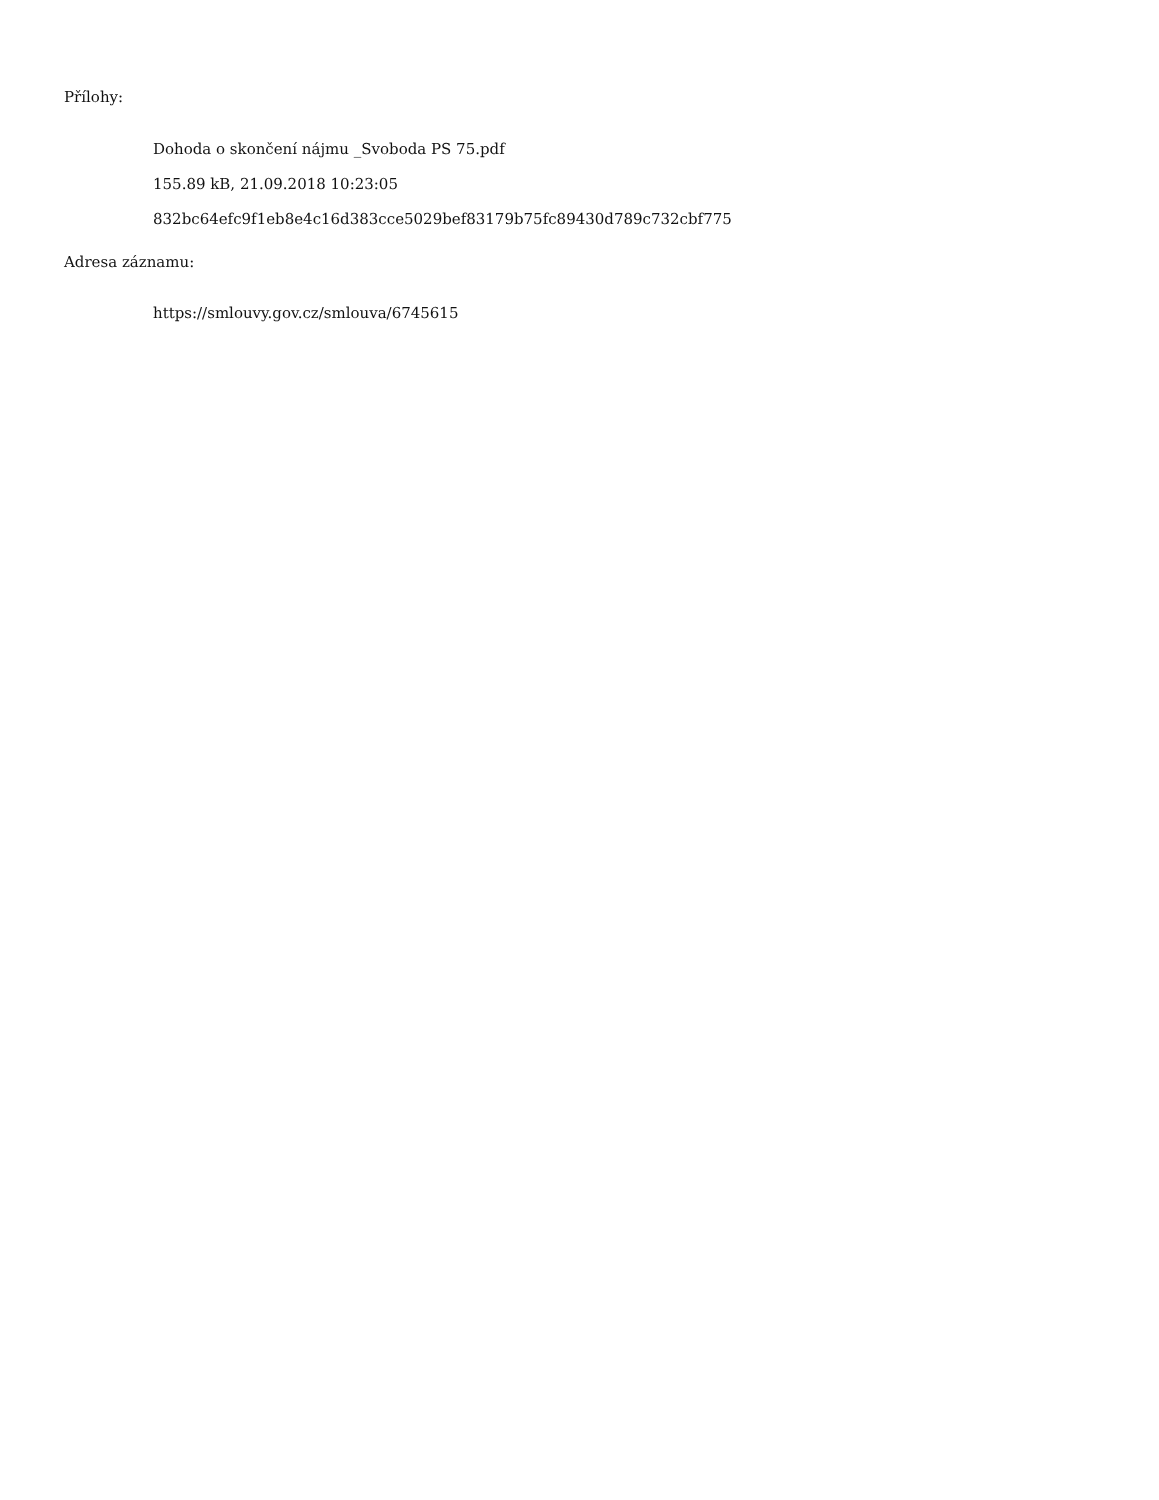Přílohy:
Dohoda o skončení nájmu _Svoboda PS 75.pdf
155.89 kB, 21.09.2018 10:23:05
832bc64efc9f1eb8e4c16d383cce5029bef83179b75fc89430d789c732cbf775
Adresa záznamu:
https://smlouvy.gov.cz/smlouva/6745615